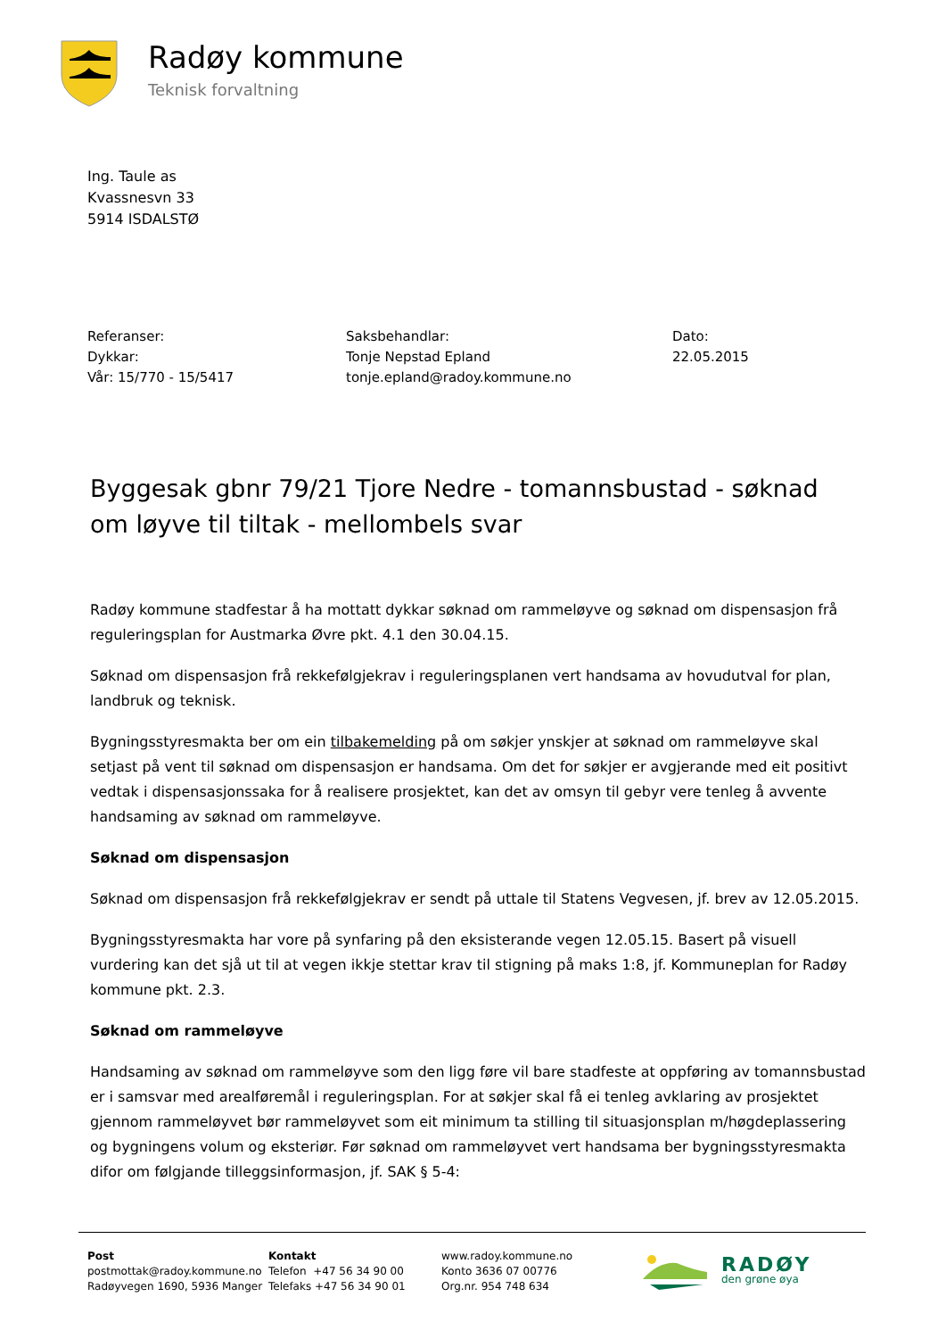Radøy kommune
Teknisk forvaltning
Ing. Taule as
Kvassnesvn 33
5914 ISDALSTØ
Referanser:
Dykkar:
Vår: 15/770 - 15/5417
Saksbehandlar:
Tonje Nepstad Epland
tonje.epland@radoy.kommune.no
Dato:
22.05.2015
Byggesak gbnr 79/21 Tjore Nedre - tomannsbustad - søknad om løyve til tiltak - mellombels svar
Radøy kommune stadfestar å ha mottatt dykkar søknad om rammeløyve og søknad om dispensasjon frå reguleringsplan for Austmarka Øvre pkt. 4.1 den 30.04.15.
Søknad om dispensasjon frå rekkefølgjekrav i reguleringsplanen vert handsama av hovudutval for plan, landbruk og teknisk.
Bygningsstyresmakta ber om ein tilbakemelding på om søkjer ynskjer at søknad om rammeløyve skal setjast på vent til søknad om dispensasjon er handsama. Om det for søkjer er avgjerande med eit positivt vedtak i dispensasjonssaka for å realisere prosjektet, kan det av omsyn til gebyr vere tenleg å avvente handsaming av søknad om rammeløyve.
Søknad om dispensasjon
Søknad om dispensasjon frå rekkefølgjekrav er sendt på uttale til Statens Vegvesen, jf. brev av 12.05.2015.
Bygningsstyresmakta har vore på synfaring på den eksisterande vegen 12.05.15. Basert på visuell vurdering kan det sjå ut til at vegen ikkje stettar krav til stigning på maks 1:8, jf. Kommuneplan for Radøy kommune pkt. 2.3.
Søknad om rammeløyve
Handsaming av søknad om rammeløyve som den ligg føre vil bare stadfeste at oppføring av tomannsbustad er i samsvar med arealføremål i reguleringsplan. For at søkjer skal få ei tenleg avklaring av prosjektet gjennom rammeløyvet bør rammeløyvet som eit minimum ta stilling til situasjonsplan m/høgdeplassering og bygningens volum og eksteriør. Før søknad om rammeløyvet vert handsama ber bygningsstyresmakta difor om følgjande tilleggsinformasjon, jf. SAK § 5-4:
Post
postmottak@radoy.kommune.no
Radøyvegen 1690, 5936 Manger
Kontakt
Telefon +47 56 34 90 00
Telefaks +47 56 34 90 01
www.radoy.kommune.no
Konto 3636 07 00776
Org.nr. 954 748 634
RADØY
den grøne øya